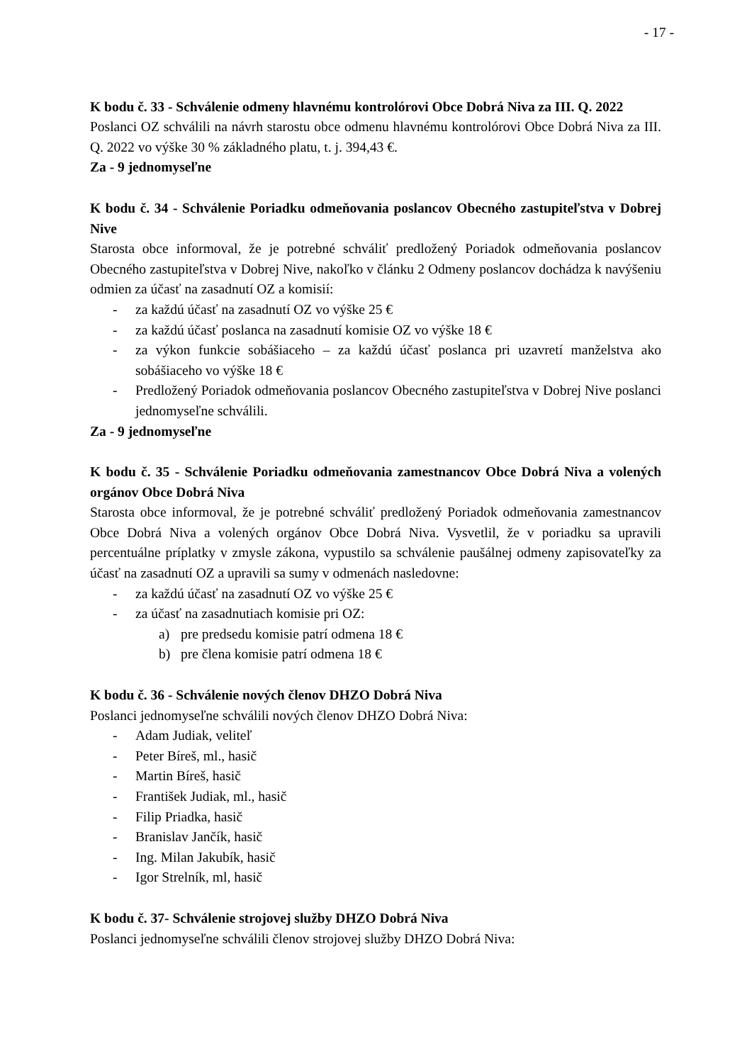- 17 -
K bodu č. 33 - Schválenie odmeny hlavnému kontrolórovi Obce Dobrá Niva za III. Q. 2022
Poslanci OZ schválili na návrh starostu obce odmenu hlavnému kontrolórovi Obce Dobrá Niva za III. Q. 2022 vo výške 30 % základného platu, t. j. 394,43 €.
Za - 9 jednomyseľne
K bodu č. 34 - Schválenie Poriadku odmeňovania poslancov Obecného zastupiteľstva v Dobrej Nive
Starosta obce informoval, že je potrebné schváliť predložený Poriadok odmeňovania poslancov Obecného zastupiteľstva v Dobrej Nive, nakoľko v článku 2 Odmeny poslancov dochádza k navýšeniu odmien za účasť na zasadnutí OZ a komisií:
- za každú účasť na zasadnutí OZ vo výške 25 €
- za každú účasť poslanca na zasadnutí komisie OZ vo výške 18 €
- za výkon funkcie sobášiaceho – za každú účasť poslanca pri uzavretí manželstva ako sobášiaceho vo výške 18 €
- Predložený Poriadok odmeňovania poslancov Obecného zastupiteľstva v Dobrej Nive poslanci jednomyseľne schválili.
Za - 9 jednomyseľne
K bodu č. 35 - Schválenie Poriadku odmeňovania zamestnancov Obce Dobrá Niva a volených orgánov Obce Dobrá Niva
Starosta obce informoval, že je potrebné schváliť predložený Poriadok odmeňovania zamestnancov Obce Dobrá Niva a volených orgánov Obce Dobrá Niva. Vysvetlil, že v poriadku sa upravili percentuálne príplatky v zmysle zákona, vypustilo sa schválenie paušálnej odmeny zapisovateľky za účasť na zasadnutí OZ a upravili sa sumy v odmenách nasledovne:
- za každú účasť na zasadnutí OZ vo výške 25 €
- za účasť na zasadnutiach komisie pri OZ:
a) pre predsedu komisie patrí odmena 18 €
b) pre člena komisie patrí odmena 18 €
K bodu č. 36 - Schválenie nových členov DHZO Dobrá Niva
Poslanci jednomyseľne schválili nových členov DHZO Dobrá Niva:
- Adam Judiak, veliteľ
- Peter Bíreš, ml., hasič
- Martin Bíreš, hasič
- František Judiak, ml., hasič
- Filip Priadka, hasič
- Branislav Jančík, hasič
- Ing. Milan Jakubík, hasič
- Igor Strelník, ml, hasič
K bodu č. 37- Schválenie strojovej služby DHZO Dobrá Niva
Poslanci jednomyseľne schválili členov strojovej služby DHZO Dobrá Niva: